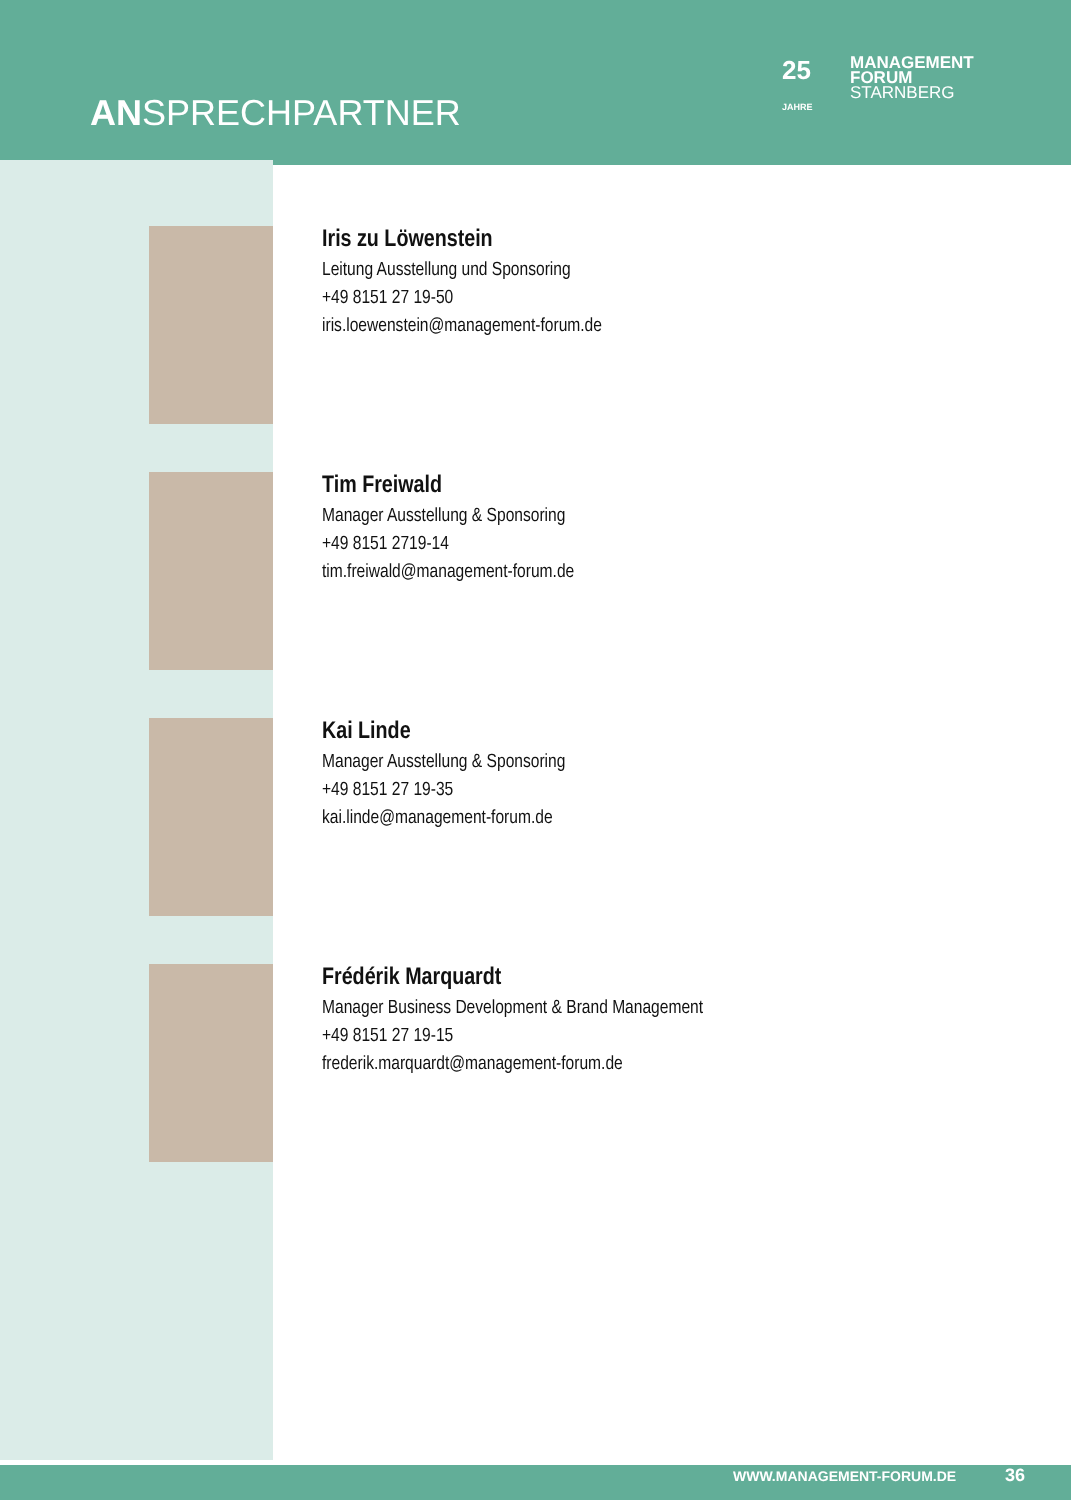ANSPRECHPARTNER
25
JAHRE
MANAGEMENT
FORUM
STARNBERG
Iris zu Löwenstein
Leitung Ausstellung und Sponsoring
+49 8151 27 19-50
iris.loewenstein@management-forum.de
Tim Freiwald
Manager Ausstellung & Sponsoring
+49 8151 2719-14
tim.freiwald@management-forum.de
Kai Linde
Manager Ausstellung & Sponsoring
+49 8151 27 19-35
kai.linde@management-forum.de
Frédérik Marquardt
Manager Business Development & Brand Management
+49 8151 27 19-15
frederik.marquardt@management-forum.de
WWW.MANAGEMENT-FORUM.DE 36